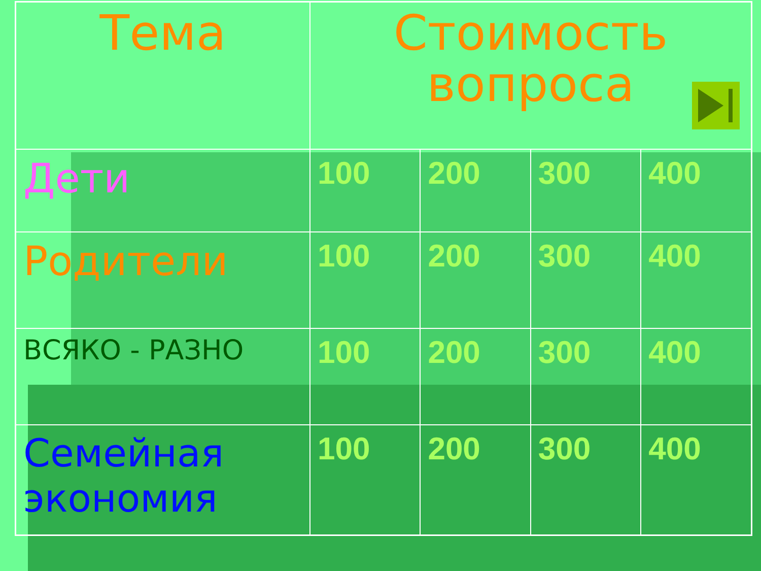| Тема | Стоимость вопроса | | | |
| --- | --- | --- | --- | --- |
| Дети | 100 | 200 | 300 | 400 |
| Родители | 100 | 200 | 300 | 400 |
| ВСЯКО - РАЗНО | 100 | 200 | 300 | 400 |
| Семейная экономия | 100 | 200 | 300 | 400 |